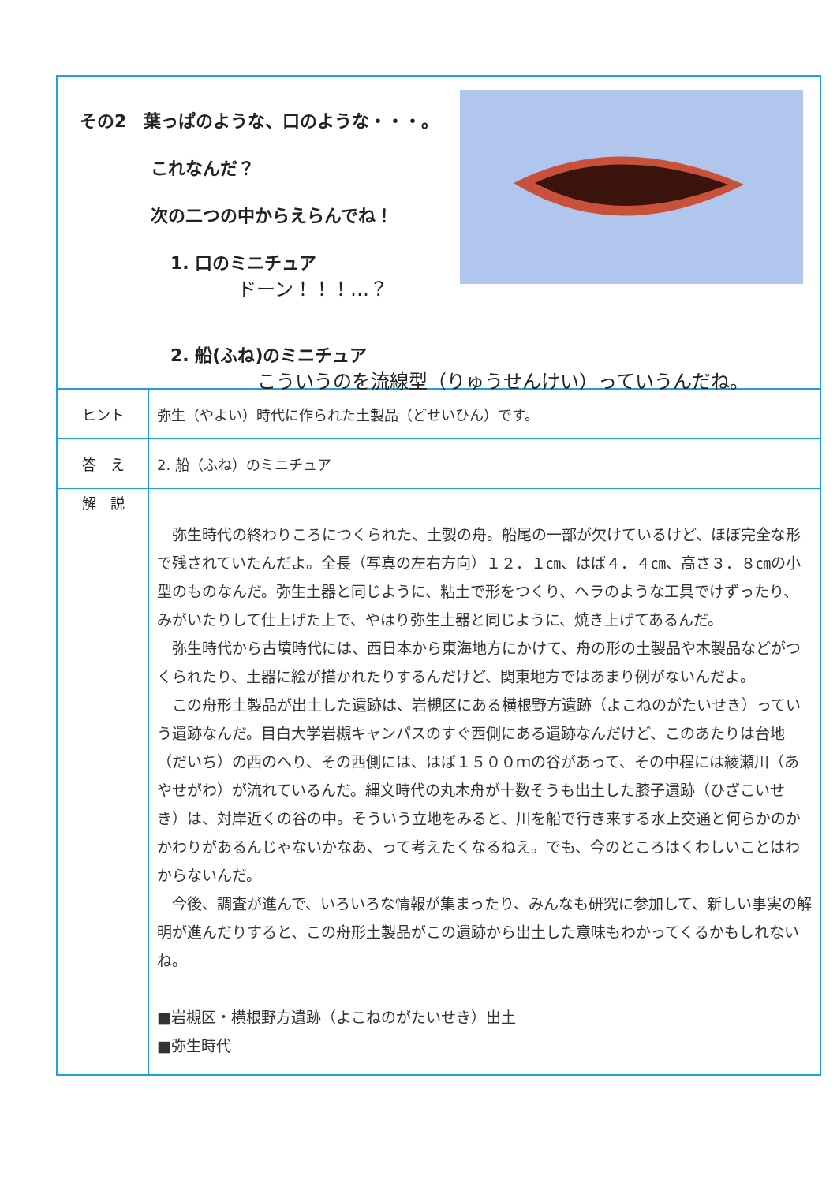その2　葉っぱのような、口のような・・・。
これなんだ？
次の二つの中からえらんでね！
1. 口のミニチュア
ドーン！！！…？
2. 船(ふね)のミニチュア
こういうのを流線型（りゅうせんけい）っていうんだね。
| ヒント | 弥生（やよい）時代に作られた土製品（どせいひん）です。 |
| 答 え | 2. 船（ふね）のミニチュア |
| 解 説 | 弥生時代の終わりころにつくられた、土製の舟。船尾の一部が欠けているけど、ほぼ完全な形で残されていたんだよ。全長（写真の左右方向）１２．１㎝、はば４．４㎝、高さ３．８㎝の小型のものなんだ。弥生土器と同じように、粘土で形をつくり、ヘラのような工具でけずったり、みがいたりして仕上げた上で、やはり弥生土器と同じように、焼き上げてあるんだ。 弥生時代から古墳時代には、西日本から東海地方にかけて、舟の形の土製品や木製品などがつくられたり、土器に絵が描かれたりするんだけど、関東地方ではあまり例がないんだよ。 この舟形土製品が出土した遺跡は、岩槻区にある横根野方遺跡（よこねのがたいせき）っていう遺跡なんだ。目白大学岩槻キャンパスのすぐ西側にある遺跡なんだけど、このあたりは台地（だいち）の西のへり、その西側には、はば１５００ｍの谷があって、その中程には綾瀬川（あやせがわ）が流れているんだ。縄文時代の丸木舟が十数そうも出土した膝子遺跡（ひざこいせき）は、対岸近くの谷の中。そういう立地をみると、川を船で行き来する水上交通と何らかのかかわりがあるんじゃないかなあ、って考えたくなるねえ。でも、今のところはくわしいことはわからないんだ。 今後、調査が進んで、いろいろな情報が集まったり、みんなも研究に参加して、新しい事実の解明が進んだりすると、この舟形土製品がこの遺跡から出土した意味もわかってくるかもしれないね。 ■岩槻区・横根野方遺跡（よこねのがたいせき）出土 ■弥生時代 |